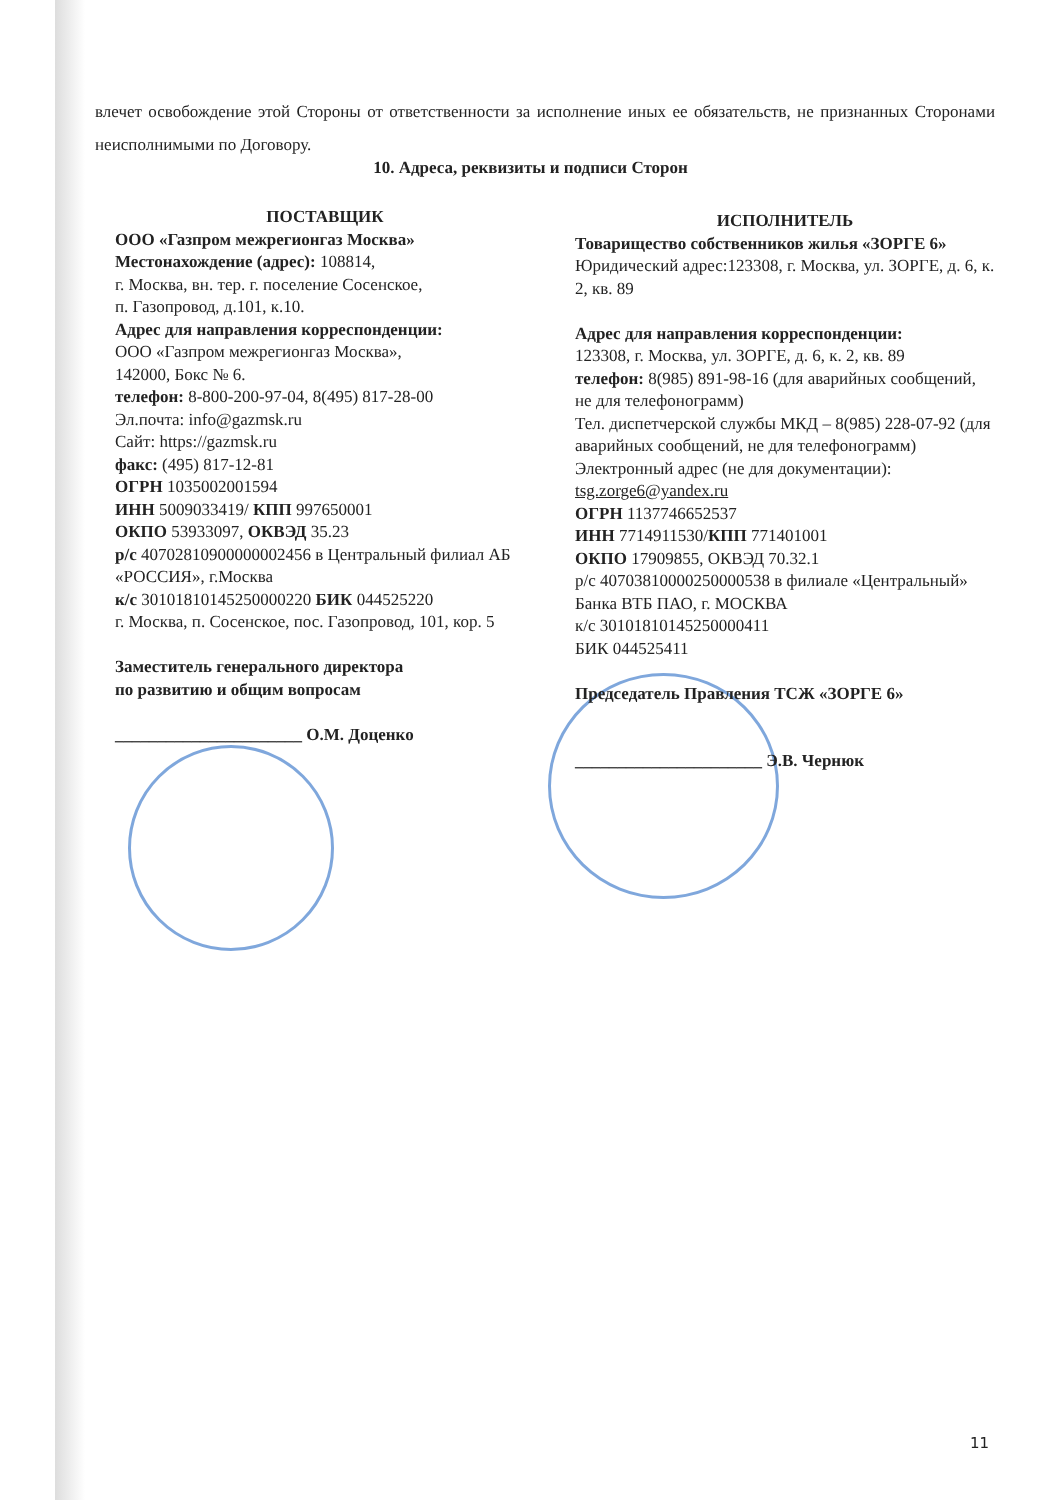влечет освобождение этой Стороны от ответственности за исполнение иных ее обязательств, не признанных Сторонами неисполнимыми по Договору.
10. Адреса, реквизиты и подписи Сторон
ПОСТАВЩИК
ООО «Газпром межрегионгаз Москва»
Местонахождение (адрес): 108814,
г. Москва, вн. тер. г. поселение Сосенское,
п. Газопровод, д.101, к.10.
Адрес для направления корреспонденции:
ООО «Газпром межрегионгаз Москва»,
142000, Бокс № 6.
телефон: 8-800-200-97-04, 8(495) 817-28-00
Эл.почта: info@gazmsk.ru
Сайт: https://gazmsk.ru
факс: (495) 817-12-81
ОГРН 1035002001594
ИНН 5009033419/ КПП 997650001
ОКПО 53933097, ОКВЭД 35.23
р/с 40702810900000002456 в Центральный филиал АБ «РОССИЯ», г.Москва
к/с 30101810145250000220 БИК 044525220
г. Москва, п. Сосенское, пос. Газопровод, 101, кор. 5
Заместитель генерального директора
по развитию и общим вопросам
______________________ О.М. Доценко
ИСПОЛНИТЕЛЬ
Товарищество собственников жилья «ЗОРГЕ 6»
Юридический адрес:123308, г. Москва, ул. ЗОРГЕ, д. 6, к. 2, кв. 89
Адрес для направления корреспонденции:
123308, г. Москва, ул. ЗОРГЕ, д. 6, к. 2, кв. 89
телефон: 8(985) 891-98-16 (для аварийных сообщений, не для телефонограмм)
Тел. диспетчерской службы МКД – 8(985) 228-07-92 (для аварийных сообщений, не для телефонограмм)
Электронный адрес (не для документации):
tsg.zorge6@yandex.ru
ОГРН 1137746652537
ИНН 7714911530/КПП 771401001
ОКПО 17909855, ОКВЭД 70.32.1
р/с 40703810000250000538 в филиале «Центральный» Банка ВТБ ПАО, г. МОСКВА
к/с 30101810145250000411
БИК 044525411
Председатель Правления ТСЖ «ЗОРГЕ 6»
______________________ Э.В. Чернюк
11